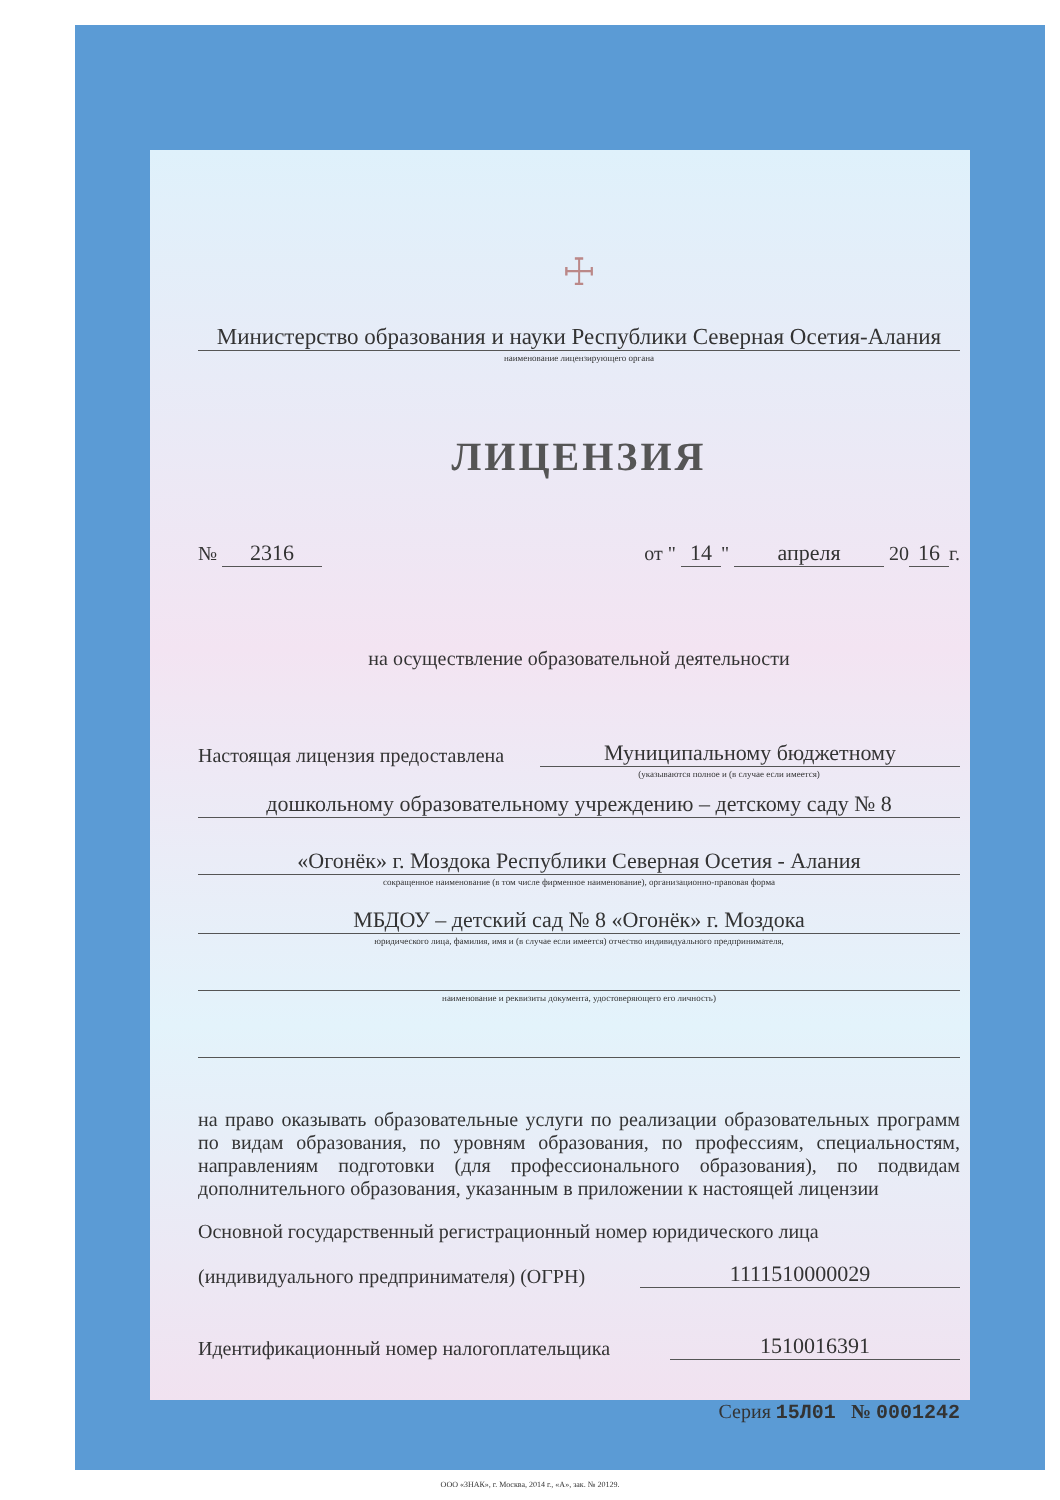☩
Министерство образования и науки Республики Северная Осетия-Алания
наименование лицензирующего органа
ЛИЦЕНЗИЯ
№ 2316 от " 14 " апреля 20 16 г.
на осуществление образовательной деятельности
Настоящая лицензия предоставлена Муниципальному бюджетному
(указываются полное и (в случае если имеется)
дошкольному образовательному учреждению – детскому саду № 8
«Огонёк» г. Моздока Республики Северная Осетия - Алания
сокращенное наименование (в том числе фирменное наименование), организационно-правовая форма
МБДОУ – детский сад № 8 «Огонёк» г. Моздока
юридического лица, фамилия, имя и (в случае если имеется) отчество индивидуального предпринимателя,
наименование и реквизиты документа, удостоверяющего его личность)
на право оказывать образовательные услуги по реализации образовательных программ по видам образования, по уровням образования, по профессиям, специальностям, направлениям подготовки (для профессионального образования), по подвидам дополнительного образования, указанным в приложении к настоящей лицензии
Основной государственный регистрационный номер юридического лица
(индивидуального предпринимателя) (ОГРН) 1111510000029
Идентификационный номер налогоплательщика 1510016391
Серия 15Л01 № 0001242
ООО «ЗНАК», г. Москва, 2014 г., «А», зак. № 20129.